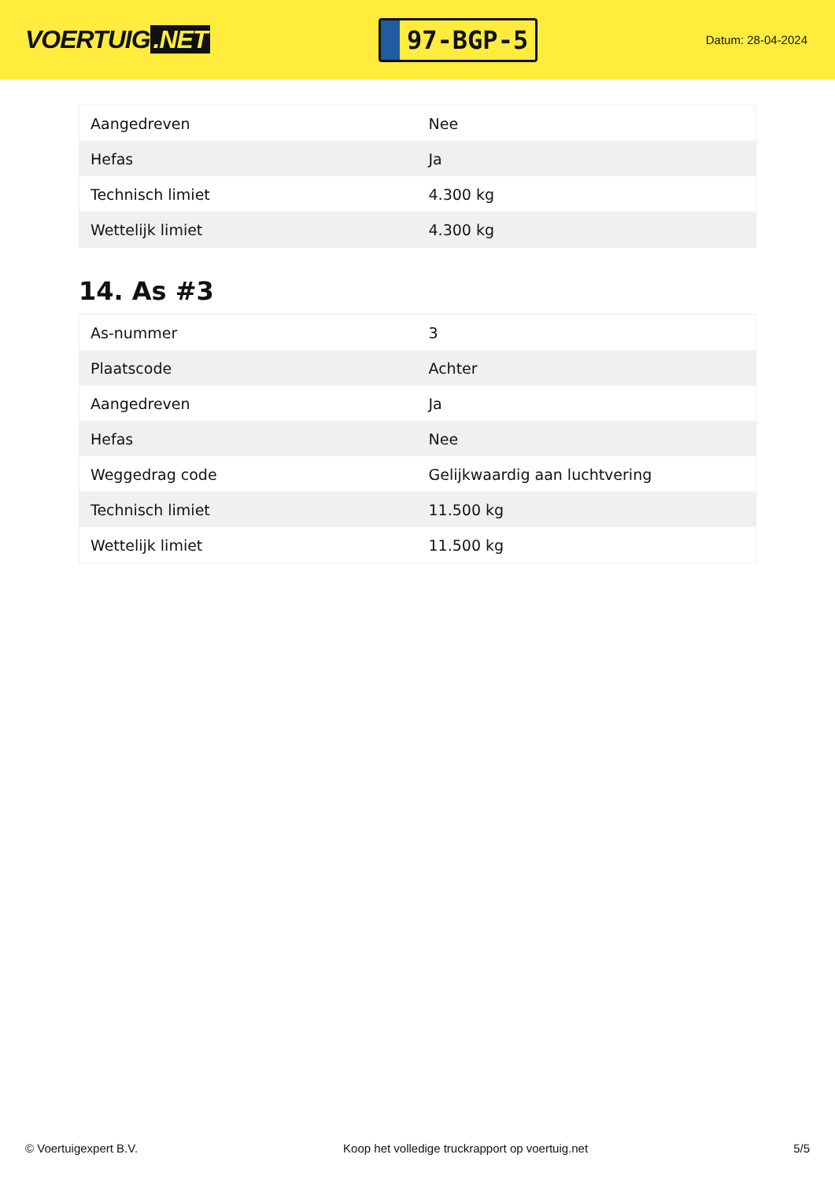VOERTUIG.NET
97-BGP-5
Datum: 28-04-2024
| Aangedreven | Nee |
| Hefas | Ja |
| Technisch limiet | 4.300 kg |
| Wettelijk limiet | 4.300 kg |
14. As #3
| As-nummer | 3 |
| Plaatscode | Achter |
| Aangedreven | Ja |
| Hefas | Nee |
| Weggedrag code | Gelijkwaardig aan luchtvering |
| Technisch limiet | 11.500 kg |
| Wettelijk limiet | 11.500 kg |
© Voertuigexpert B.V. Koop het volledige truckrapport op voertuig.net
5/5